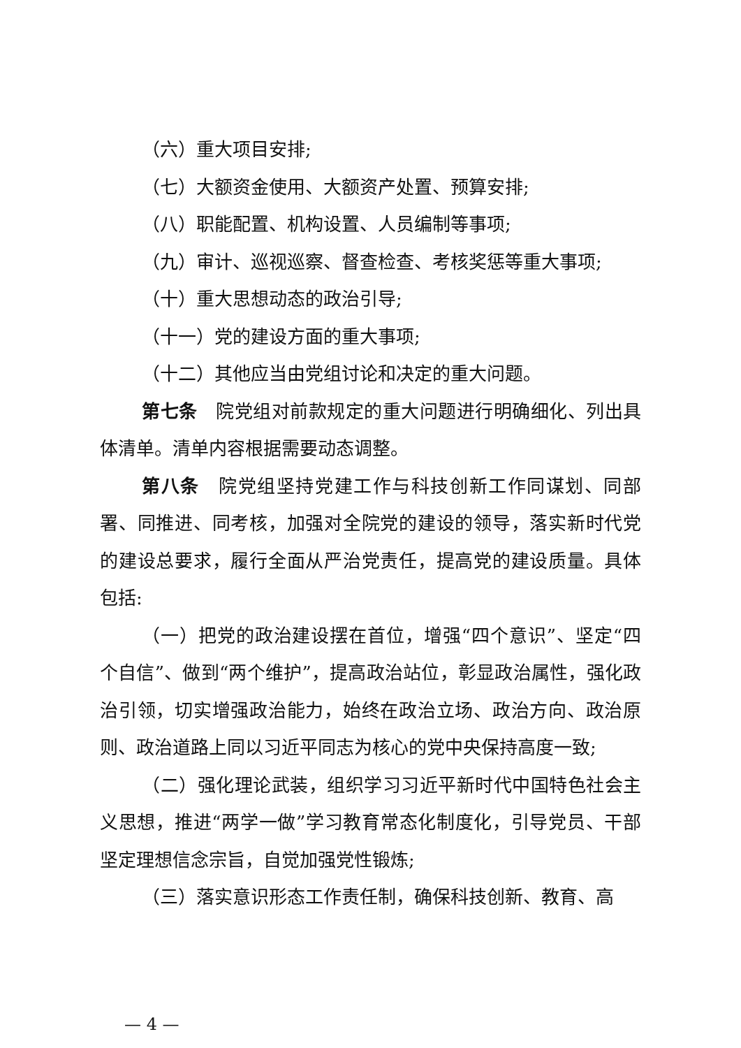（六）重大项目安排;
（七）大额资金使用、大额资产处置、预算安排;
（八）职能配置、机构设置、人员编制等事项;
（九）审计、巡视巡察、督查检查、考核奖惩等重大事项;
（十）重大思想动态的政治引导;
（十一）党的建设方面的重大事项;
（十二）其他应当由党组讨论和决定的重大问题。
第七条　院党组对前款规定的重大问题进行明确细化、列出具体清单。清单内容根据需要动态调整。
第八条　院党组坚持党建工作与科技创新工作同谋划、同部署、同推进、同考核，加强对全院党的建设的领导，落实新时代党的建设总要求，履行全面从严治党责任，提高党的建设质量。具体包括:
（一）把党的政治建设摆在首位，增强“四个意识”、坚定“四个自信”、做到“两个维护”，提高政治站位，彰显政治属性，强化政治引领，切实增强政治能力，始终在政治立场、政治方向、政治原则、政治道路上同以习近平同志为核心的党中央保持高度一致;
（二）强化理论武装，组织学习习近平新时代中国特色社会主义思想，推进“两学一做”学习教育常态化制度化，引导党员、干部坚定理想信念宗旨，自觉加强党性锻炼;
（三）落实意识形态工作责任制，确保科技创新、教育、高
— 4 —